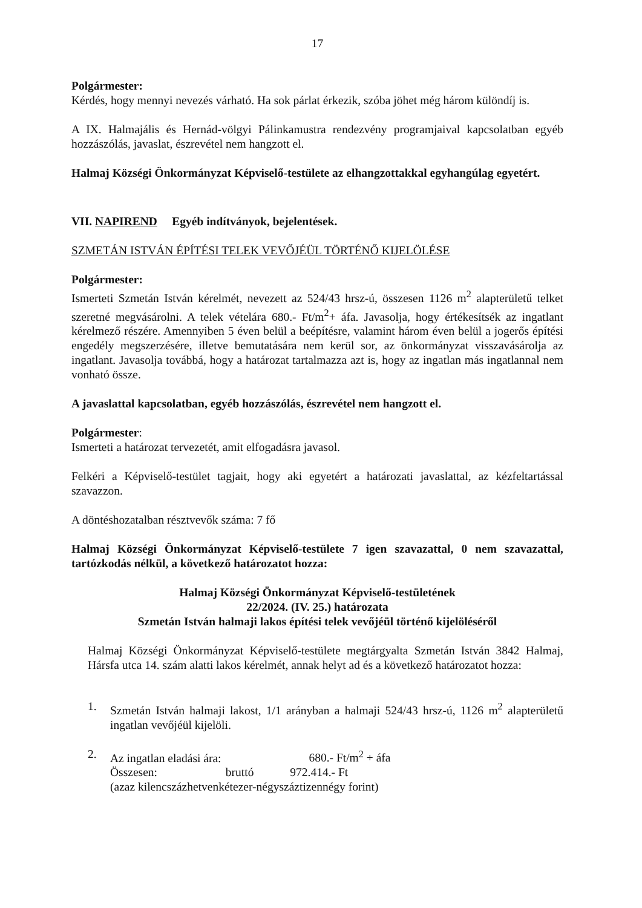17
Polgármester:
Kérdés, hogy mennyi nevezés várható. Ha sok párlat érkezik, szóba jöhet még három különdíj is.
A IX. Halmajális és Hernád-völgyi Pálinkamustra rendezvény programjaival kapcsolatban egyéb hozzászólás, javaslat, észrevétel nem hangzott el.
Halmaj Községi Önkormányzat Képviselő-testülete az elhangzottakkal egyhangúlag egyetért.
VII. NAPIREND Egyéb indítványok, bejelentések.
SZMETÁN ISTVÁN ÉPÍTÉSI TELEK VEVŐJÉÜL TÖRTÉNŐ KIJELÖLÉSE
Polgármester:
Ismerteti Szmetán István kérelmét, nevezett az 524/43 hrsz-ú, összesen 1126 m<sup>2</sup> alapterületű telket szeretné megvásárolni. A telek vételára 680.- Ft/m<sup>2</sup>+ áfa. Javasolja, hogy értékesítsék az ingatlant kérelmező részére. Amennyiben 5 éven belül a beépítésre, valamint három éven belül a jogerős építési engedély megszerzésére, illetve bemutatására nem kerül sor, az önkormányzat visszavásárolja az ingatlant. Javasolja továbbá, hogy a határozat tartalmazza azt is, hogy az ingatlan más ingatlannal nem vonható össze.
A javaslattal kapcsolatban, egyéb hozzászólás, észrevétel nem hangzott el.
Polgármester:
Ismerteti a határozat tervezetét, amit elfogadásra javasol.
Felkéri a Képviselő-testület tagjait, hogy aki egyetért a határozati javaslattal, az kézfeltartással szavazzon.
A döntéshozatalban résztvevők száma: 7 fő
Halmaj Községi Önkormányzat Képviselő-testülete 7 igen szavazattal, 0 nem szavazattal, tartózkodás nélkül, a következő határozatot hozza:
Halmaj Községi Önkormányzat Képviselő-testületének
22/2024. (IV. 25.) határozata
Szmetán István halmaji lakos építési telek vevőjéül történő kijelöléséről
Halmaj Községi Önkormányzat Képviselő-testülete megtárgyalta Szmetán István 3842 Halmaj, Hársfa utca 14. szám alatti lakos kérelmét, annak helyt ad és a következő határozatot hozza:
1. Szmetán István halmaji lakost, 1/1 arányban a halmaji 524/43 hrsz-ú, 1126 m<sup>2</sup> alapterületű ingatlan vevőjéül kijelöli.
2. Az ingatlan eladási ára: 680.- Ft/m<sup>2</sup> + áfa
Összesen: bruttó 972.414.- Ft
(azaz kilencszázhetvenkétezer-négyszáztizennégy forint)